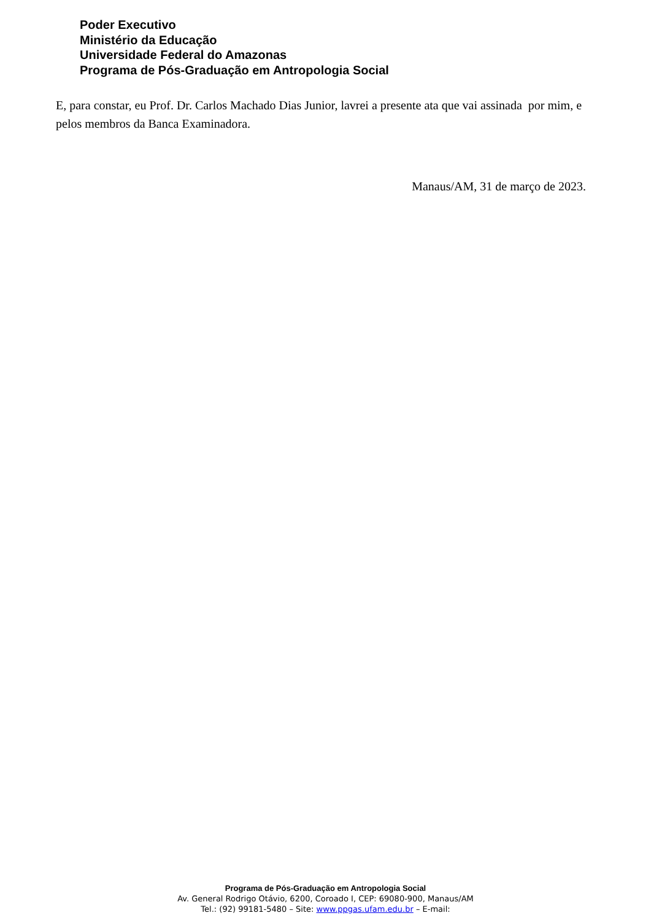Poder Executivo
Ministério da Educação
Universidade Federal do Amazonas
Programa de Pós-Graduação em Antropologia Social
E, para constar, eu Prof. Dr. Carlos Machado Dias Junior, lavrei a presente ata que vai assinada por mim, e pelos membros da Banca Examinadora.
Manaus/AM, 31 de março de 2023.
Programa de Pós-Graduação em Antropologia Social
Av. General Rodrigo Otávio, 6200, Coroado I, CEP: 69080-900, Manaus/AM
Tel.: (92) 99181-5480 – Site: www.ppgas.ufam.edu.br – E-mail: